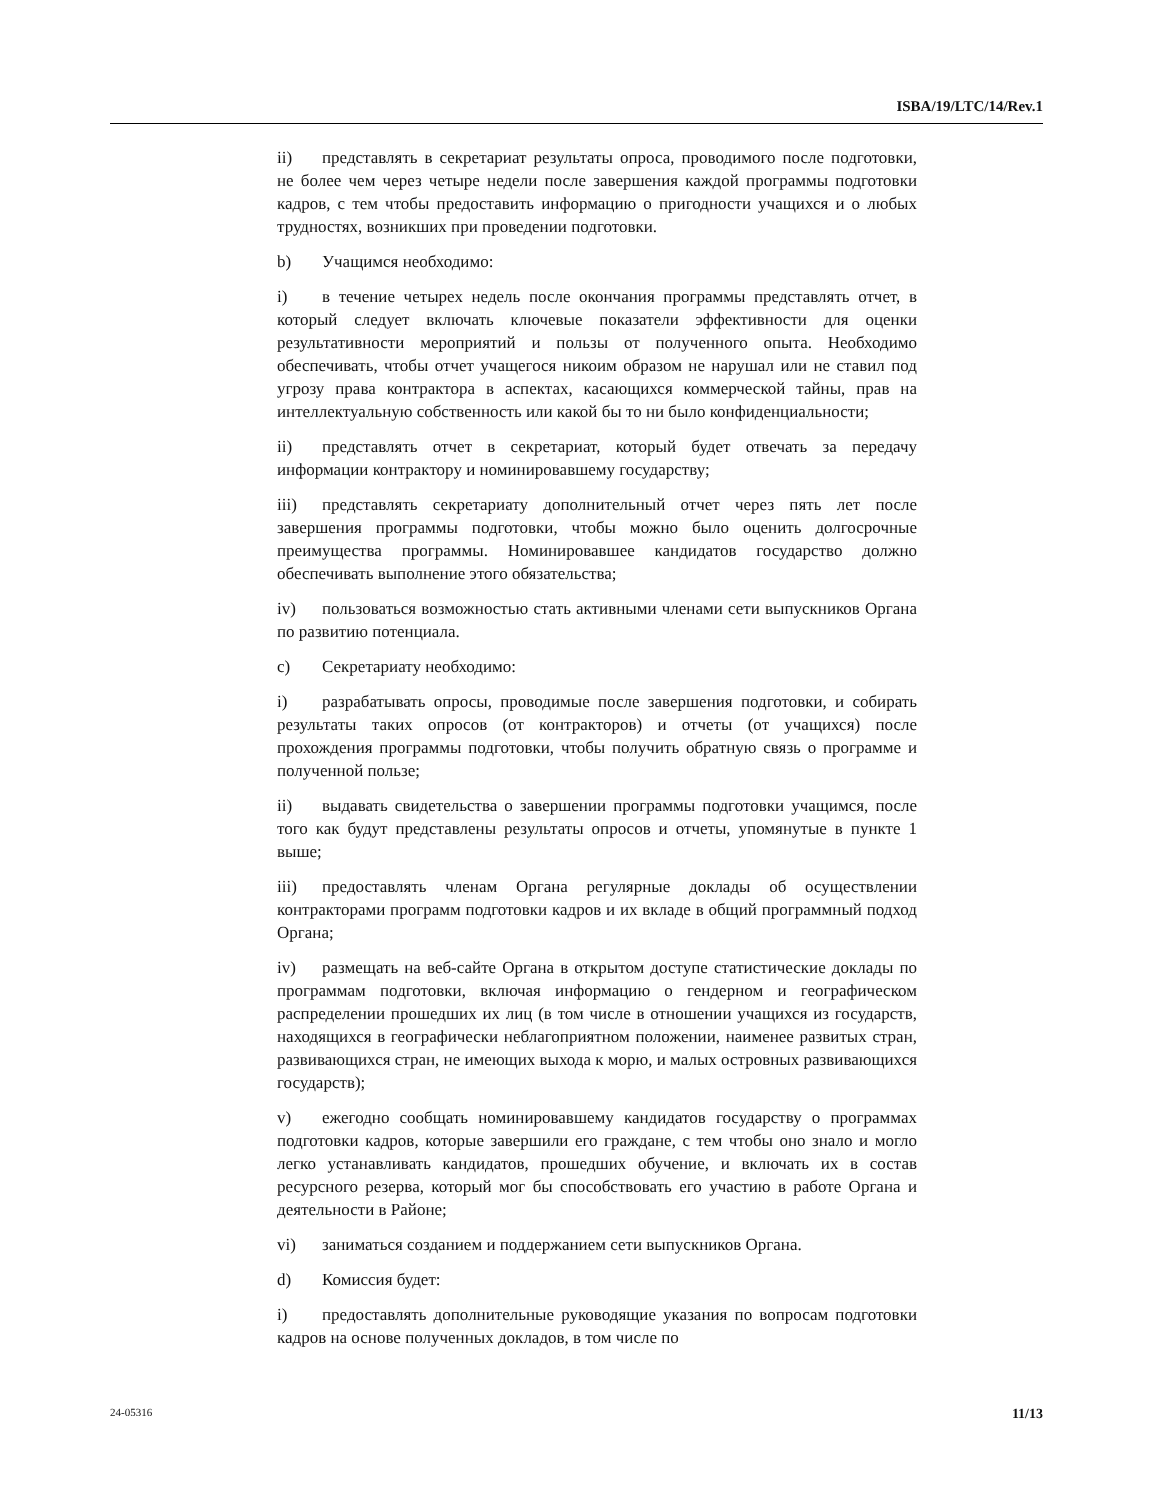ISBA/19/LTC/14/Rev.1
ii) представлять в секретариат результаты опроса, проводимого после подготовки, не более чем через четыре недели после завершения каждой программы подготовки кадров, с тем чтобы предоставить информацию о пригодности учащихся и о любых трудностях, возникших при проведении подготовки.
b) Учащимся необходимо:
i) в течение четырех недель после окончания программы представлять отчет, в который следует включать ключевые показатели эффективности для оценки результативности мероприятий и пользы от полученного опыта. Необходимо обеспечивать, чтобы отчет учащегося никоим образом не нарушал или не ставил под угрозу права контрактора в аспектах, касающихся коммерческой тайны, прав на интеллектуальную собственность или какой бы то ни было конфиденциальности;
ii) представлять отчет в секретариат, который будет отвечать за передачу информации контрактору и номинировавшему государству;
iii) представлять секретариату дополнительный отчет через пять лет после завершения программы подготовки, чтобы можно было оценить долгосрочные преимущества программы. Номинировавшее кандидатов государство должно обеспечивать выполнение этого обязательства;
iv) пользоваться возможностью стать активными членами сети выпускников Органа по развитию потенциала.
c) Секретариату необходимо:
i) разрабатывать опросы, проводимые после завершения подготовки, и собирать результаты таких опросов (от контракторов) и отчеты (от учащихся) после прохождения программы подготовки, чтобы получить обратную связь о программе и полученной пользе;
ii) выдавать свидетельства о завершении программы подготовки учащимся, после того как будут представлены результаты опросов и отчеты, упомянутые в пункте 1 выше;
iii) предоставлять членам Органа регулярные доклады об осуществлении контракторами программ подготовки кадров и их вкладе в общий программный подход Органа;
iv) размещать на веб-сайте Органа в открытом доступе статистические доклады по программам подготовки, включая информацию о гендерном и географическом распределении прошедших их лиц (в том числе в отношении учащихся из государств, находящихся в географически неблагоприятном положении, наименее развитых стран, развивающихся стран, не имеющих выхода к морю, и малых островных развивающихся государств);
v) ежегодно сообщать номинировавшему кандидатов государству о программах подготовки кадров, которые завершили его граждане, с тем чтобы оно знало и могло легко устанавливать кандидатов, прошедших обучение, и включать их в состав ресурсного резерва, который мог бы способствовать его участию в работе Органа и деятельности в Районе;
vi) заниматься созданием и поддержанием сети выпускников Органа.
d) Комиссия будет:
i) предоставлять дополнительные руководящие указания по вопросам подготовки кадров на основе полученных докладов, в том числе по
24-05316 11/13